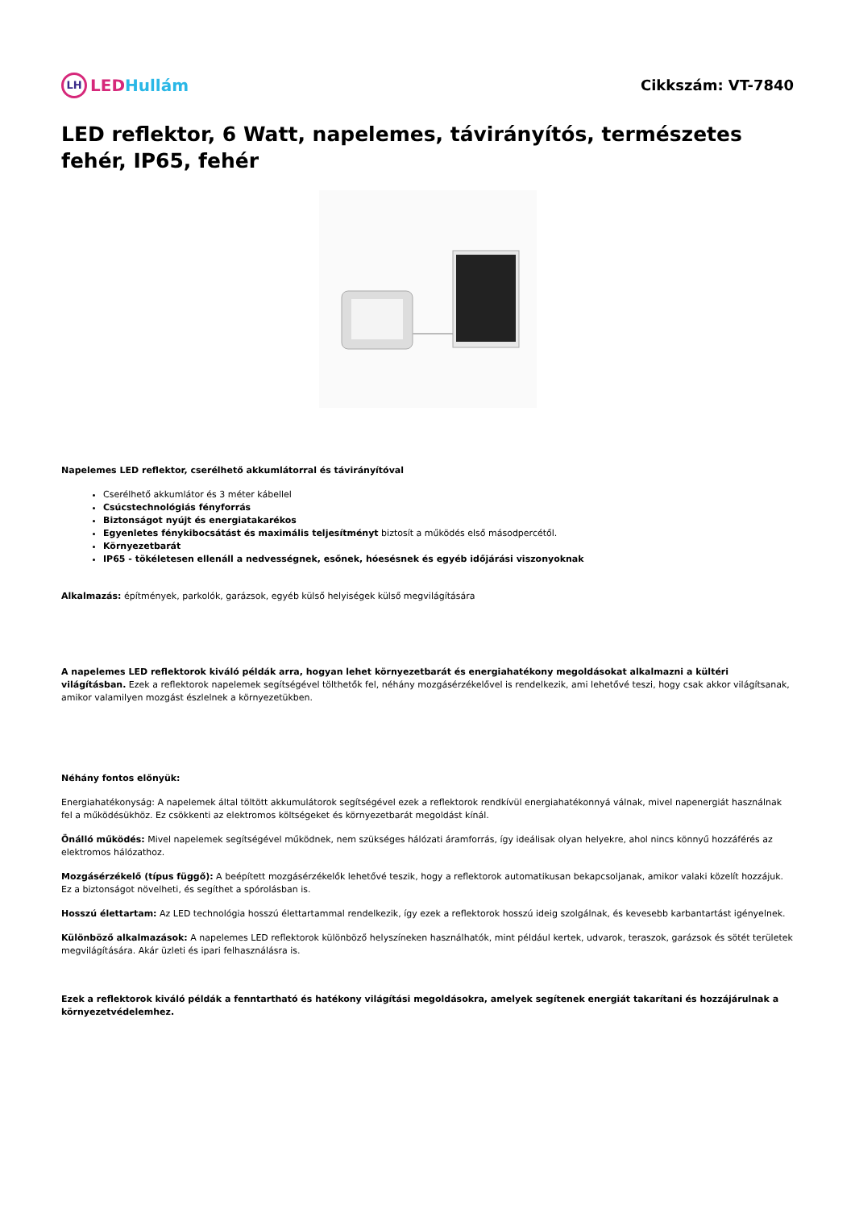LH LEDHullám Cikkszám: VT-7840
LED reflektor, 6 Watt, napelemes, távirányítós, természetes fehér, IP65, fehér
Napelemes LED reflektor, cserélhető akkumlátorral és távirányítóval
Cserélhető akkumlátor és 3 méter kábellel
Csúcstechnológiás fényforrás
Biztonságot nyújt és energiatakarékos
Egyenletes fénykibocsátást és maximális teljesítményt biztosít a működés első másodpercétől.
Környezetbarát
IP65 - tökéletesen ellenáll a nedvességnek, esőnek, hóesésnek és egyéb időjárási viszonyoknak
Alkalmazás: építmények, parkolók, garázsok, egyéb külső helyiségek külső megvilágítására
A napelemes LED reflektorok kiváló példák arra, hogyan lehet környezetbarát és energiahatékony megoldásokat alkalmazni a kültéri világításban. Ezek a reflektorok napelemek segítségével tölthetők fel, néhány mozgásérzékelővel is rendelkezik, ami lehetővé teszi, hogy csak akkor világítsanak, amikor valamilyen mozgást észlelnek a környezetükben.
Néhány fontos előnyük:
Energiahatékonyság: A napelemek által töltött akkumulátorok segítségével ezek a reflektorok rendkívül energiahatékonnyá válnak, mivel napenergiát használnak fel a működésükhöz. Ez csökkenti az elektromos költségeket és környezetbarát megoldást kínál.
Önálló működés: Mivel napelemek segítségével működnek, nem szükséges hálózati áramforrás, így ideálisak olyan helyekre, ahol nincs könnyű hozzáférés az elektromos hálózathoz.
Mozgásérzékelő (típus függő): A beépített mozgásérzékelők lehetővé teszik, hogy a reflektorok automatikusan bekapcsoljanak, amikor valaki közelít hozzájuk. Ez a biztonságot növelheti, és segíthet a spórolásban is.
Hosszú élettartam: Az LED technológia hosszú élettartammal rendelkezik, így ezek a reflektorok hosszú ideig szolgálnak, és kevesebb karbantartást igényelnek.
Különböző alkalmazások: A napelemes LED reflektorok különböző helyszíneken használhatók, mint például kertek, udvarok, teraszok, garázsok és sötét területek megvilágítására. Akár üzleti és ipari felhasználásra is.
Ezek a reflektorok kiváló példák a fenntartható és hatékony világítási megoldásokra, amelyek segítenek energiát takarítani és hozzájárulnak a környezetvédelemhez.